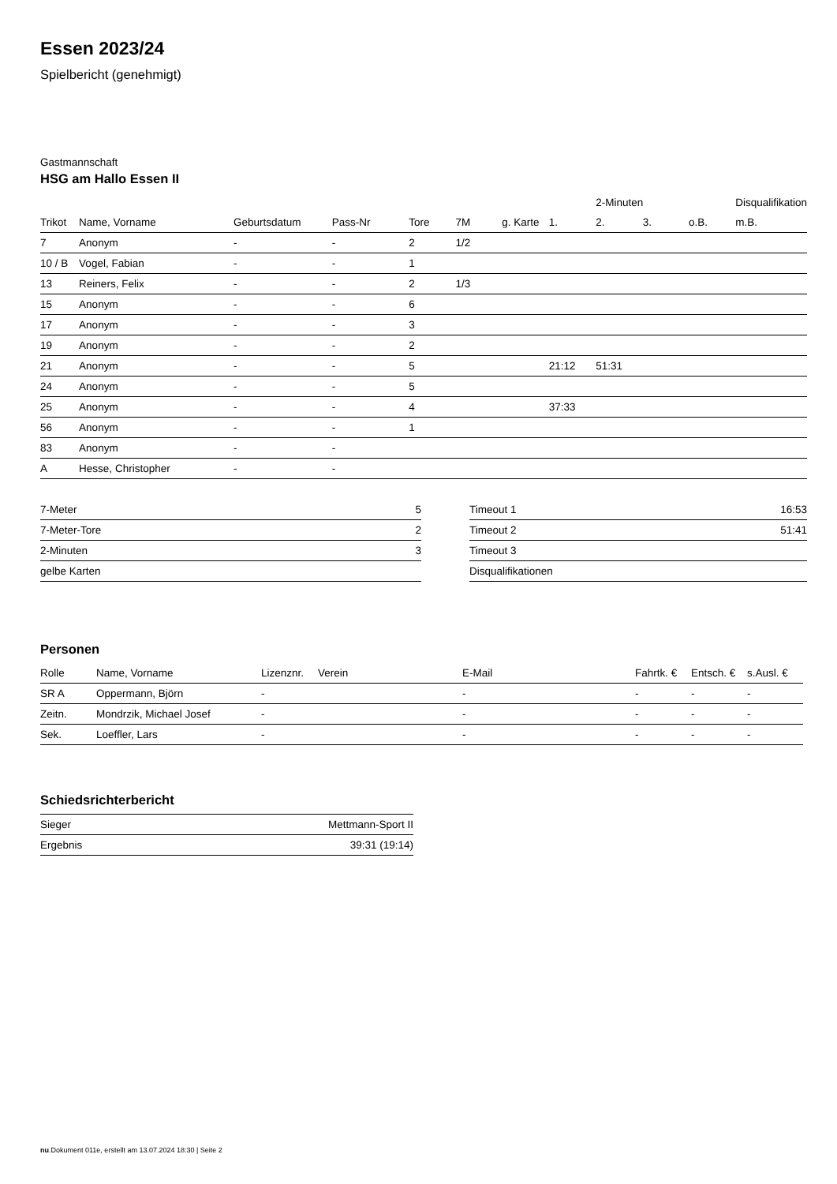Essen 2023/24
Spielbericht (genehmigt)
Gastmannschaft
HSG am Hallo Essen II
| | | | | | | | | 2-Minuten | | | Disqualifikation |
| --- | --- | --- | --- | --- | --- | --- | --- | --- | --- | --- | --- |
| Trikot | Name, Vorname | Geburtsdatum | Pass-Nr | Tore | 7M | g. Karte | 1. | 2. | 3. | o.B. | m.B. |
| 7 | Anonym | - | - | 2 | 1/2 | | | | | | |
| 10 / B | Vogel, Fabian | - | - | 1 | | | | | | | |
| 13 | Reiners, Felix | - | - | 2 | 1/3 | | | | | | |
| 15 | Anonym | - | - | 6 | | | | | | | |
| 17 | Anonym | - | - | 3 | | | | | | | |
| 19 | Anonym | - | - | 2 | | | | | | | |
| 21 | Anonym | - | - | 5 | | | 21:12 | 51:31 | | | |
| 24 | Anonym | - | - | 5 | | | | | | | |
| 25 | Anonym | - | - | 4 | | | 37:33 | | | | |
| 56 | Anonym | - | - | 1 | | | | | | | |
| 83 | Anonym | - | - | | | | | | | | |
| A | Hesse, Christopher | - | - | | | | | | | | |
| 7-Meter | 5 |
| 7-Meter-Tore | 2 |
| 2-Minuten | 3 |
| gelbe Karten | |
| Timeout 1 | 16:53 |
| Timeout 2 | 51:41 |
| Timeout 3 | |
| Disqualifikationen | |
Personen
| Rolle | Name, Vorname | Lizenznr. | Verein | E-Mail | Fahrtk. € | Entsch. € | s.Ausl. € |
| --- | --- | --- | --- | --- | --- | --- | --- |
| SR A | Oppermann, Björn | - | | - | - | - | - |
| Zeitn. | Mondrzik, Michael Josef | - | | - | - | - | - |
| Sek. | Loeffler, Lars | - | | - | - | - | - |
Schiedsrichterbericht
| Sieger | Mettmann-Sport II |
| Ergebnis | 39:31 (19:14) |
nu.Dokument 011e, erstellt am 13.07.2024 18:30 | Seite 2